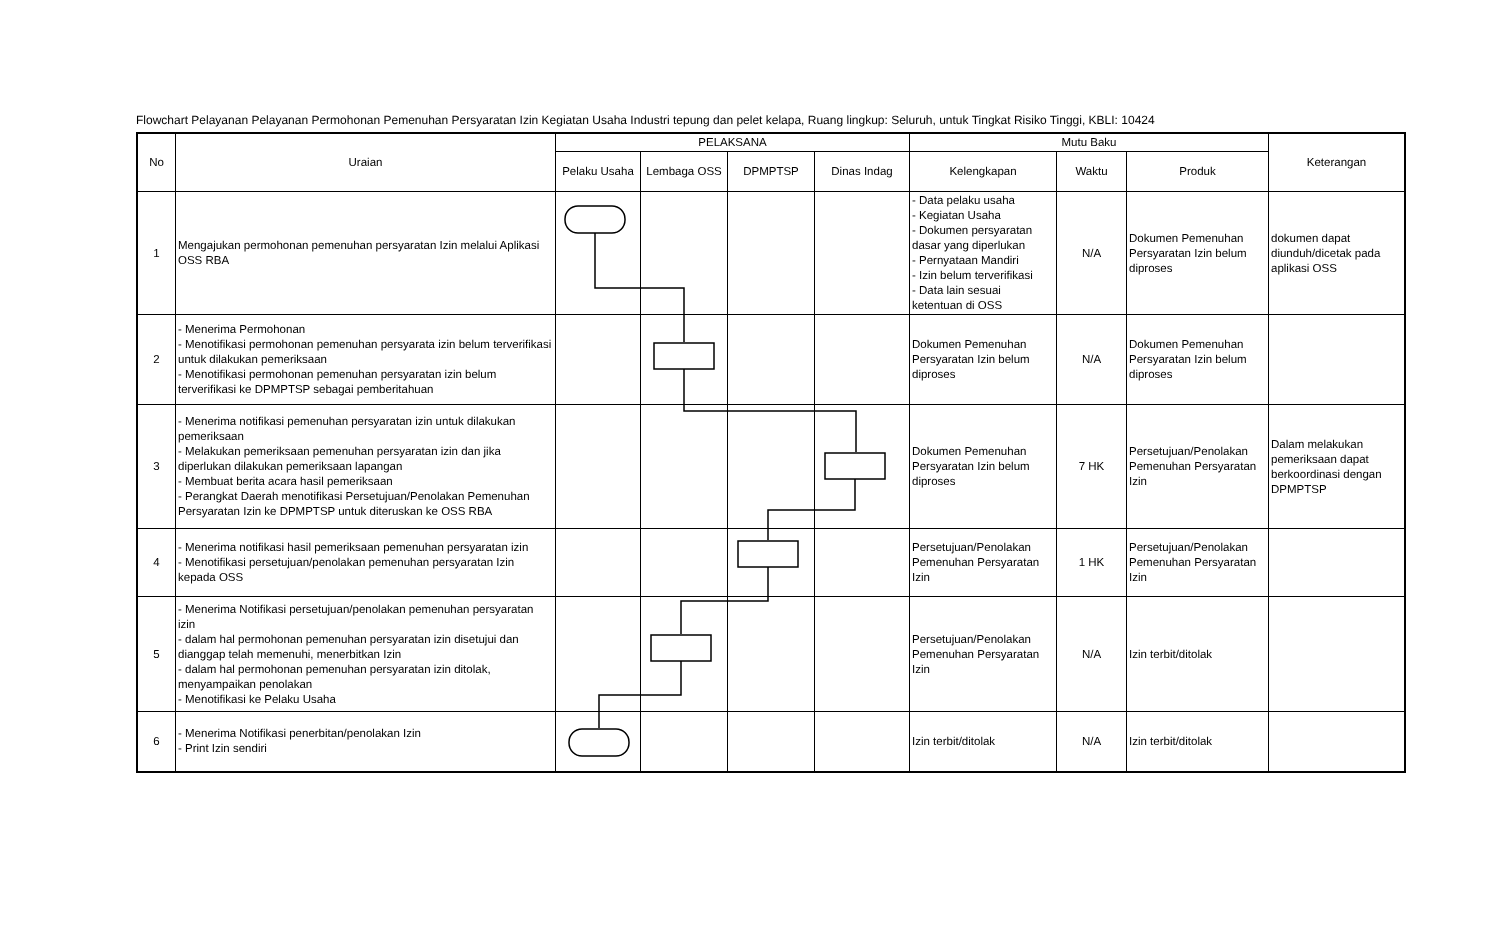Flowchart Pelayanan Pelayanan Permohonan Pemenuhan Persyaratan Izin Kegiatan Usaha Industri tepung dan pelet kelapa, Ruang lingkup: Seluruh, untuk Tingkat Risiko Tinggi, KBLI: 10424
| No | Uraian | PELAKSANA | | | | Mutu Baku | | | Keterangan |
| --- | --- | --- | --- | --- | --- | --- | --- | --- | --- |
| | | Pelaku Usaha | Lembaga OSS | DPMPTSP | Dinas Indag | Kelengkapan | Waktu | Produk | |
| 1 | Mengajukan permohonan pemenuhan persyaratan Izin melalui Aplikasi OSS RBA | | | | | - Data pelaku usaha - Kegiatan Usaha - Dokumen persyaratan dasar yang diperlukan - Pernyataan Mandiri - Izin belum terverifikasi - Data lain sesuai ketentuan di OSS | N/A | Dokumen Pemenuhan Persyaratan Izin belum diproses | dokumen dapat diunduh/dicetak pada aplikasi OSS |
| 2 | - Menerima Permohonan - Menotifikasi permohonan pemenuhan persyarata izin belum terverifikasi untuk dilakukan pemeriksaan - Menotifikasi permohonan pemenuhan persyaratan izin belum terverifikasi ke DPMPTSP sebagai pemberitahuan | | | | | Dokumen Pemenuhan Persyaratan Izin belum diproses | N/A | Dokumen Pemenuhan Persyaratan Izin belum diproses | |
| 3 | - Menerima notifikasi pemenuhan persyaratan izin untuk dilakukan pemeriksaan - Melakukan pemeriksaan pemenuhan persyaratan izin dan jika diperlukan dilakukan pemeriksaan lapangan - Membuat berita acara hasil pemeriksaan - Perangkat Daerah menotifikasi Persetujuan/Penolakan Pemenuhan Persyaratan Izin ke DPMPTSP untuk diteruskan ke OSS RBA | | | | | Dokumen Pemenuhan Persyaratan Izin belum diproses | 7 HK | Persetujuan/Penolakan Pemenuhan Persyaratan Izin | Dalam melakukan pemeriksaan dapat berkoordinasi dengan DPMPTSP |
| 4 | - Menerima notifikasi hasil pemeriksaan pemenuhan persyaratan izin - Menotifikasi persetujuan/penolakan pemenuhan persyaratan Izin kepada OSS | | | | | Persetujuan/Penolakan Pemenuhan Persyaratan Izin | 1 HK | Persetujuan/Penolakan Pemenuhan Persyaratan Izin | |
| 5 | - Menerima Notifikasi persetujuan/penolakan pemenuhan persyaratan izin - dalam hal permohonan pemenuhan persyaratan izin disetujui dan dianggap telah memenuhi, menerbitkan Izin - dalam hal permohonan pemenuhan persyaratan izin ditolak, menyampaikan penolakan - Menotifikasi ke Pelaku Usaha | | | | | Persetujuan/Penolakan Pemenuhan Persyaratan Izin | N/A | Izin terbit/ditolak | |
| 6 | - Menerima Notifikasi penerbitan/penolakan Izin - Print Izin sendiri | | | | | Izin terbit/ditolak | N/A | Izin terbit/ditolak | |